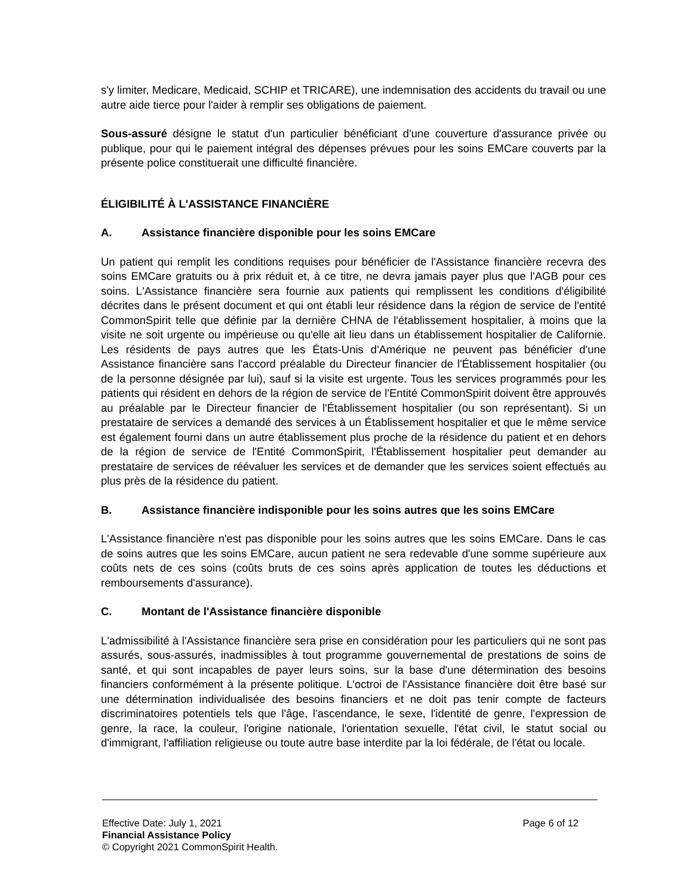s'y limiter, Medicare, Medicaid, SCHIP et TRICARE), une indemnisation des accidents du travail ou une autre aide tierce pour l'aider à remplir ses obligations de paiement.
Sous-assuré désigne le statut d'un particulier bénéficiant d'une couverture d'assurance privée ou publique, pour qui le paiement intégral des dépenses prévues pour les soins EMCare couverts par la présente police constituerait une difficulté financière.
ÉLIGIBILITÉ À L'ASSISTANCE FINANCIÈRE
A. Assistance financière disponible pour les soins EMCare
Un patient qui remplit les conditions requises pour bénéficier de l'Assistance financière recevra des soins EMCare gratuits ou à prix réduit et, à ce titre, ne devra jamais payer plus que l'AGB pour ces soins. L'Assistance financière sera fournie aux patients qui remplissent les conditions d'éligibilité décrites dans le présent document et qui ont établi leur résidence dans la région de service de l'entité CommonSpirit telle que définie par la dernière CHNA de l'établissement hospitalier, à moins que la visite ne soit urgente ou impérieuse ou qu'elle ait lieu dans un établissement hospitalier de Californie. Les résidents de pays autres que les États-Unis d'Amérique ne peuvent pas bénéficier d'une Assistance financière sans l'accord préalable du Directeur financier de l'Établissement hospitalier (ou de la personne désignée par lui), sauf si la visite est urgente. Tous les services programmés pour les patients qui résident en dehors de la région de service de l'Entité CommonSpirit doivent être approuvés au préalable par le Directeur financier de l'Établissement hospitalier (ou son représentant). Si un prestataire de services a demandé des services à un Établissement hospitalier et que le même service est également fourni dans un autre établissement plus proche de la résidence du patient et en dehors de la région de service de l'Entité CommonSpirit, l'Établissement hospitalier peut demander au prestataire de services de réévaluer les services et de demander que les services soient effectués au plus près de la résidence du patient.
B. Assistance financière indisponible pour les soins autres que les soins EMCare
L'Assistance financière n'est pas disponible pour les soins autres que les soins EMCare. Dans le cas de soins autres que les soins EMCare, aucun patient ne sera redevable d'une somme supérieure aux coûts nets de ces soins (coûts bruts de ces soins après application de toutes les déductions et remboursements d'assurance).
C. Montant de l'Assistance financière disponible
L'admissibilité à l'Assistance financière sera prise en considération pour les particuliers qui ne sont pas assurés, sous-assurés, inadmissibles à tout programme gouvernemental de prestations de soins de santé, et qui sont incapables de payer leurs soins, sur la base d'une détermination des besoins financiers conformément à la présente politique. L'octroi de l'Assistance financière doit être basé sur une détermination individualisée des besoins financiers et ne doit pas tenir compte de facteurs discriminatoires potentiels tels que l'âge, l'ascendance, le sexe, l'identité de genre, l'expression de genre, la race, la couleur, l'origine nationale, l'orientation sexuelle, l'état civil, le statut social ou d'immigrant, l'affiliation religieuse ou toute autre base interdite par la loi fédérale, de l'état ou locale.
Effective Date: July 1, 2021 Page 6 of 12
Financial Assistance Policy
© Copyright 2021 CommonSpirit Health.